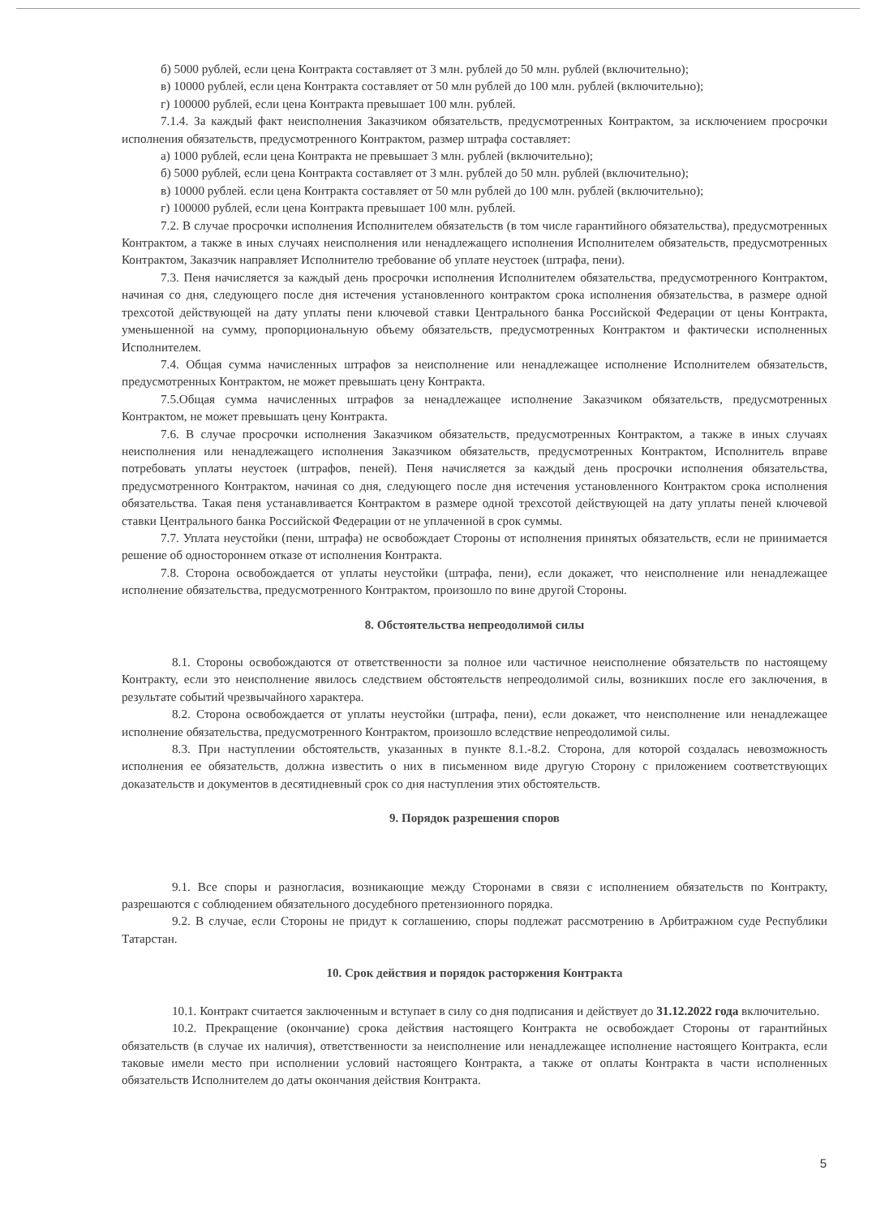б) 5000 рублей, если цена Контракта составляет от 3 млн. рублей до 50 млн. рублей (включительно);
в) 10000 рублей, если цена Контракта составляет от 50 млн рублей до 100 млн. рублей (включительно);
г) 100000 рублей, если цена Контракта превышает 100 млн. рублей.
7.1.4. За каждый факт неисполнения Заказчиком обязательств, предусмотренных Контрактом, за исключением просрочки исполнения обязательств, предусмотренного Контрактом, размер штрафа составляет:
а) 1000 рублей, если цена Контракта не превышает 3 млн. рублей (включительно);
б) 5000 рублей, если цена Контракта составляет от 3 млн. рублей до 50 млн. рублей (включительно);
в) 10000 рублей. если цена Контракта составляет от 50 млн рублей до 100 млн. рублей (включительно);
г) 100000 рублей, если цена Контракта превышает 100 млн. рублей.
7.2. В случае просрочки исполнения Исполнителем обязательств (в том числе гарантийного обязательства), предусмотренных Контрактом, а также в иных случаях неисполнения или ненадлежащего исполнения Исполнителем обязательств, предусмотренных Контрактом, Заказчик направляет Исполнителю требование об уплате неустоек (штрафа, пени).
7.3. Пеня начисляется за каждый день просрочки исполнения Исполнителем обязательства, предусмотренного Контрактом, начиная со дня, следующего после дня истечения установленного контрактом срока исполнения обязательства, в размере одной трехсотой действующей на дату уплаты пени ключевой ставки Центрального банка Российской Федерации от цены Контракта, уменьшенной на сумму, пропорциональную объему обязательств, предусмотренных Контрактом и фактически исполненных Исполнителем.
7.4. Общая сумма начисленных штрафов за неисполнение или ненадлежащее исполнение Исполнителем обязательств, предусмотренных Контрактом, не может превышать цену Контракта.
7.5.Общая сумма начисленных штрафов за ненадлежащее исполнение Заказчиком обязательств, предусмотренных Контрактом, не может превышать цену Контракта.
7.6. В случае просрочки исполнения Заказчиком обязательств, предусмотренных Контрактом, а также в иных случаях неисполнения или ненадлежащего исполнения Заказчиком обязательств, предусмотренных Контрактом, Исполнитель вправе потребовать уплаты неустоек (штрафов, пеней). Пеня начисляется за каждый день просрочки исполнения обязательства, предусмотренного Контрактом, начиная со дня, следующего после дня истечения установленного Контрактом срока исполнения обязательства. Такая пеня устанавливается Контрактом в размере одной трехсотой действующей на дату уплаты пеней ключевой ставки Центрального банка Российской Федерации от не уплаченной в срок суммы.
7.7. Уплата неустойки (пени, штрафа) не освобождает Стороны от исполнения принятых обязательств, если не принимается решение об одностороннем отказе от исполнения Контракта.
7.8. Сторона освобождается от уплаты неустойки (штрафа, пени), если докажет, что неисполнение или ненадлежащее исполнение обязательства, предусмотренного Контрактом, произошло по вине другой Стороны.
8. Обстоятельства непреодолимой силы
8.1. Стороны освобождаются от ответственности за полное или частичное неисполнение обязательств по настоящему Контракту, если это неисполнение явилось следствием обстоятельств непреодолимой силы, возникших после его заключения, в результате событий чрезвычайного характера.
8.2. Сторона освобождается от уплаты неустойки (штрафа, пени), если докажет, что неисполнение или ненадлежащее исполнение обязательства, предусмотренного Контрактом, произошло вследствие непреодолимой силы.
8.3. При наступлении обстоятельств, указанных в пункте 8.1.-8.2. Сторона, для которой создалась невозможность исполнения ее обязательств, должна известить о них в письменном виде другую Сторону с приложением соответствующих доказательств и документов в десятидневный срок со дня наступления этих обстоятельств.
9. Порядок разрешения споров
9.1. Все споры и разногласия, возникающие между Сторонами в связи с исполнением обязательств по Контракту, разрешаются с соблюдением обязательного досудебного претензионного порядка.
9.2. В случае, если Стороны не придут к соглашению, споры подлежат рассмотрению в Арбитражном суде Республики Татарстан.
10. Срок действия и порядок расторжения Контракта
10.1. Контракт считается заключенным и вступает в силу со дня подписания и действует до 31.12.2022 года включительно.
10.2. Прекращение (окончание) срока действия настоящего Контракта не освобождает Стороны от гарантийных обязательств (в случае их наличия), ответственности за неисполнение или ненадлежащее исполнение настоящего Контракта, если таковые имели место при исполнении условий настоящего Контракта, а также от оплаты Контракта в части исполненных обязательств Исполнителем до даты окончания действия Контракта.
5